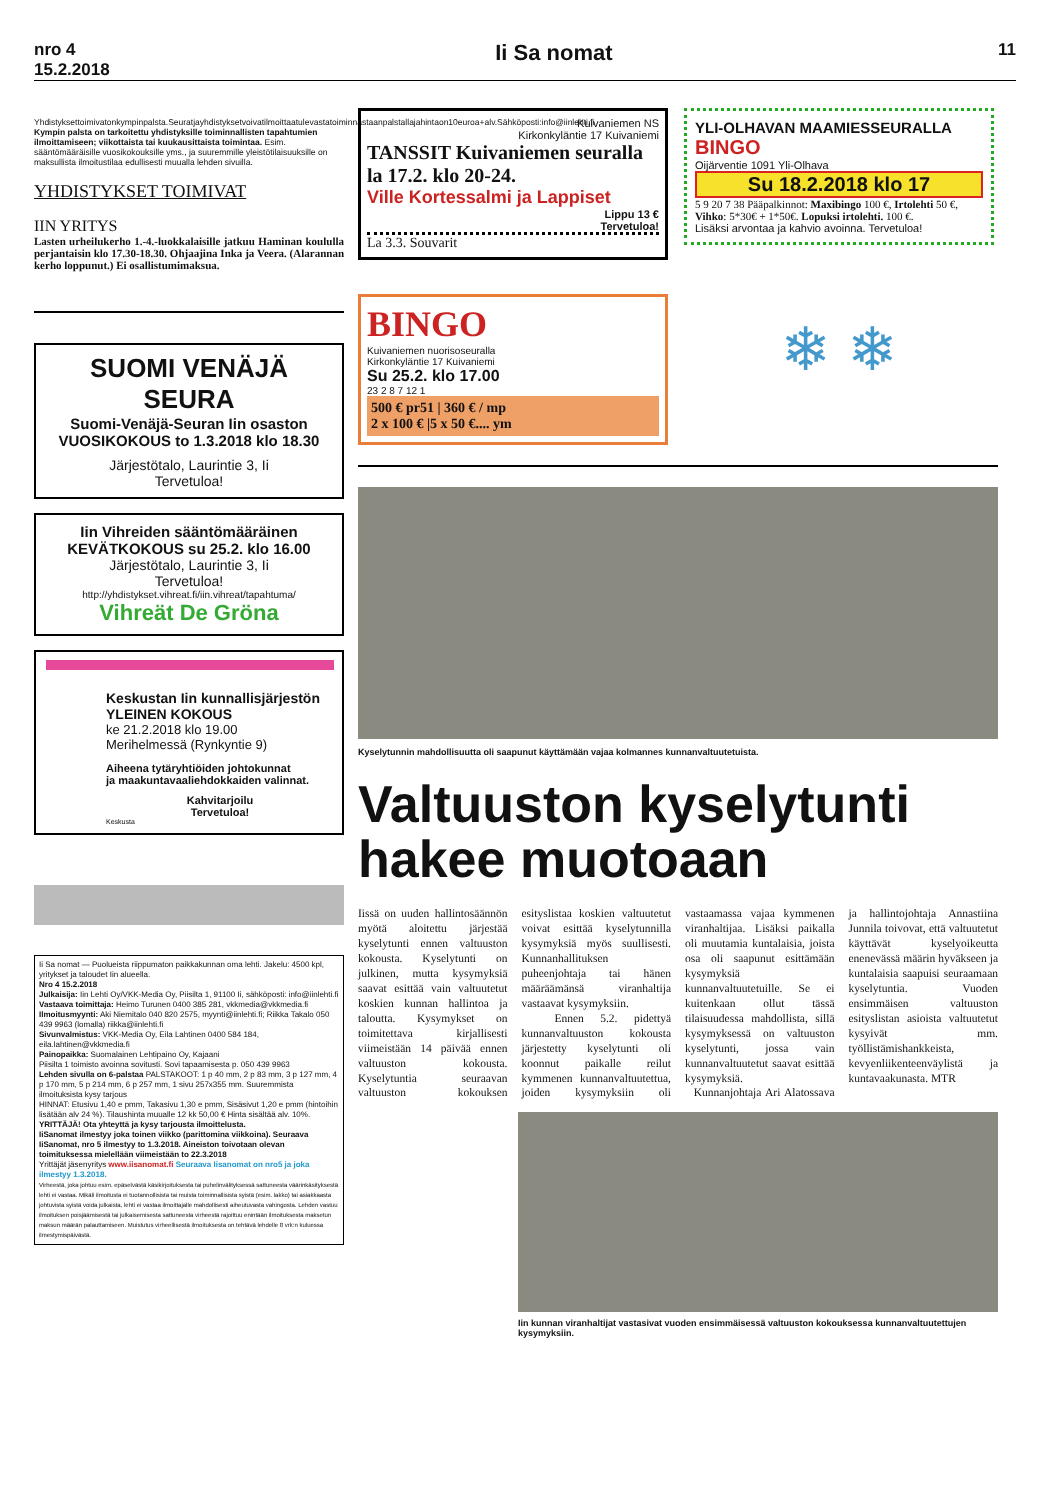nro 4
15.2.2018
Ii Sa nomat
11
Yhdistyksettoimivatonkympinpalsta.Seuratjayhdistyksetvoivatilmoittaatulevastatoiminnastaanpalstallajahintaon10euroa+alv.Sähköposti:info@iinlehti.fi Kympin palsta on tarkoitettu yhdistyksille toiminnallisten tapahtumien ilmoittamiseen; viikottaista tai kuukausittaista toimintaa. Esim. sääntömääräisille vuosikokouksille yms., ja suuremmille yleistötilaisuuksille on maksullista ilmoitustilaa edullisesti muualla lehden sivuilla.
YHDISTYKSET TOIMIVAT
IIN YRITYS
Lasten urheilukerho 1.-4.-luokkalaisille jatkuu Haminan koululla perjantaisin klo 17.30-18.30. Ohjaajina Inka ja Veera. (Alarannan kerho loppunut.) Ei osallistumimaksua.
SUOMI VENÄJÄ SEURA
Suomi-Venäjä-Seuran Iin osaston
VUOSIKOKOUS to 1.3.2018 klo 18.30
Järjestötalo, Laurintie 3, Ii
Tervetuloa!
Iin Vihreiden sääntömääräinen
KEVÄTKOKOUS su 25.2. klo 16.00
Järjestötalo, Laurintie 3, Ii
Tervetuloa!
http://yhdistykset.vihreat.fi/iin.vihreat/tapahtuma/
Vihreät De Gröna
Keskustan Iin kunnallisjärjestön
YLEINEN KOKOUS
ke 21.2.2018 klo 19.00
Merihelmessä (Rynkyntie 9)
Aiheena tytäryhtiöiden johtokunnat
ja maakuntavaaliehdokkaiden valinnat.
Kahvitarjoilu
Tervetuloa!
Keskusta
Ii Sa nomat — Puolueista riippumaton paikkakunnan oma lehti. Jakelu: 4500 kpl, yritykset ja taloudet Iin alueella.
Nro 4 15.2.2018
Julkaisija: Iin Lehti Oy/VKK-Media Oy, Piisilta 1, 91100 Ii, sähköposti: info@iinlehti.fi
Vastaava toimittaja: Heimo Turunen 0400 385 281, vkkmedia@vkkmedia.fi
Ilmoitusmyynti: Aki Niemitalo 040 820 2575, myynti@iinlehti.fi; Riikka Takalo 050 439 9963 (lomalla) riikka@iinlehti.fi
Sivunvalmistus: VKK-Media Oy, Eila Lahtinen 0400 584 184, eila.lahtinen@vkkmedia.fi
Painopaikka: Suomalainen Lehtipaino Oy, Kajaani
Piisilta 1 toimisto avoinna sovitusti. Sovi tapaamisesta p. 050 439 9963
Lehden sivulla on 6-palstaa PALSTAKOOT: 1 p 40 mm, 2 p 83 mm, 3 p 127 mm, 4 p 170 mm, 5 p 214 mm, 6 p 257 mm, 1 sivu 257x355 mm. Suuremmista ilmoituksista kysy tarjous
HINNAT: Etusivu 1,40 e pmm, Takasivu 1,30 e pmm, Sisäsivut 1,20 e pmm (hintoihin lisätään alv 24 %). Tilaushinta muualle 12 kk 50,00 € Hinta sisältää alv. 10%.
YRITTÄJÄ! Ota yhteyttä ja kysy tarjousta ilmoittelusta.
IiSanomat ilmestyy joka toinen viikko (parittomina viikkoina). Seuraava IiSanomat, nro 5 ilmestyy to 1.3.2018. Aineiston toivotaan olevan toimituksessa mielellään viimeistään to 22.3.2018
Yrittäjät jäsenyritys www.iisanomat.fi Seuraava Iisanomat on nro5 ja joka ilmestyy 1.3.2018.
Virheestä, joka johtuu esim. epäselvästä käsikirjoituksesta tai puhelinvälityksessä sattuneesta väärinkäsityksestä lehti ei vastaa. Mikäli ilmoitusta ei tuotannollisista tai muista toiminnallisista syistä (esim. lakko) tai asiakkaasta johtuvista syistä voida julkaista, lehti ei vastaa ilmoittajalle mahdollisesti aiheutuvasta vahingosta. Lehden vastuu ilmoituksen poisjäämisestä tai julkaisemisesta sattuneesta virheestä rajoittuu enintään ilmoituksesta maksetun maksun määrän palauttamiseen. Muistutus virheellisestä ilmoituksesta on tehtävä lehdelle 8 vrk:n kuluessa ilmestymispäivästä.
Kuivaniemen NS
Kirkonkyläntie 17 Kuivaniemi
TANSSIT Kuivaniemen seuralla la 17.2. klo 20-24.
Ville Kortessalmi ja Lappiset
Lippu 13 €
Tervetuloa!
La 3.3. Souvarit
BINGO
Kuivaniemen nuorisoseuralla
Kirkonkyläntie 17 Kuivaniemi
Su 25.2. klo 17.00
23 2 8 7 12 1
500 € pr51 | 360 € / mp
2 x 100 € |5 x 50 €.... ym
YLI-OLHAVAN MAAMIESSEURALLA BINGO
Oijärventie 1091 Yli-Olhava
Su 18.2.2018 klo 17
5 9 20 7 38 Pääpalkinnot: Maxibingo 100 €, Irtolehti 50 €, Vihko: 5*30€ + 1*50€. Lopuksi irtolehti. 100 €.
Lisäksi arvontaa ja kahvio avoinna. Tervetuloa!
❄ ❄
Kyselytunnin mahdollisuutta oli saapunut käyttämään vajaa kolmannes kunnanvaltuutetuista.
Valtuuston kyselytunti hakee muotoaan
Iissä on uuden hallintosäännön myötä aloitettu järjestää kyselytunti ennen valtuuston kokousta. Kyselytunti on julkinen, mutta kysymyksiä saavat esittää vain valtuutetut koskien kunnan hallintoa ja taloutta. Kysymykset on toimitettava kirjallisesti viimeistään 14 päivää ennen valtuuston kokousta. Kyselytuntia seuraavan valtuuston kokouksen esityslistaa koskien valtuutetut voivat esittää kyselytunnilla kysymyksiä myös suullisesti. Kunnanhallituksen puheenjohtaja tai hänen määräämänsä viranhaltija vastaavat kysymyksiin.
Ennen 5.2. pidettyä kunnanvaltuuston kokousta järjestetty kyselytunti oli koonnut paikalle reilut kymmenen kunnanvaltuutettua, joiden kysymyksiin oli vastaamassa vajaa kymmenen viranhaltijaa. Lisäksi paikalla oli muutamia kuntalaisia, joista osa oli saapunut esittämään kysymyksiä kunnanvaltuutetuille. Se ei kuitenkaan ollut tässä tilaisuudessa mahdollista, sillä kysymyksessä on valtuuston kyselytunti, jossa vain kunnanvaltuutetut saavat esittää kysymyksiä.
Kunnanjohtaja Ari Alatossava ja hallintojohtaja Annastiina Junnila toivovat, että valtuutetut käyttävät kyselyoikeutta enenevässä määrin hyväkseen ja kuntalaisia saapuisi seuraamaan kyselytuntia. Vuoden ensimmäisen valtuuston esityslistan asioista valtuutetut kysyivät mm. työllistämishankkeista, kevyenliikenteenväylistä ja kuntavaakunasta. MTR
Iin kunnan viranhaltijat vastasivat vuoden ensimmäisessä valtuuston kokouksessa kunnanvaltuutettujen kysymyksiin.